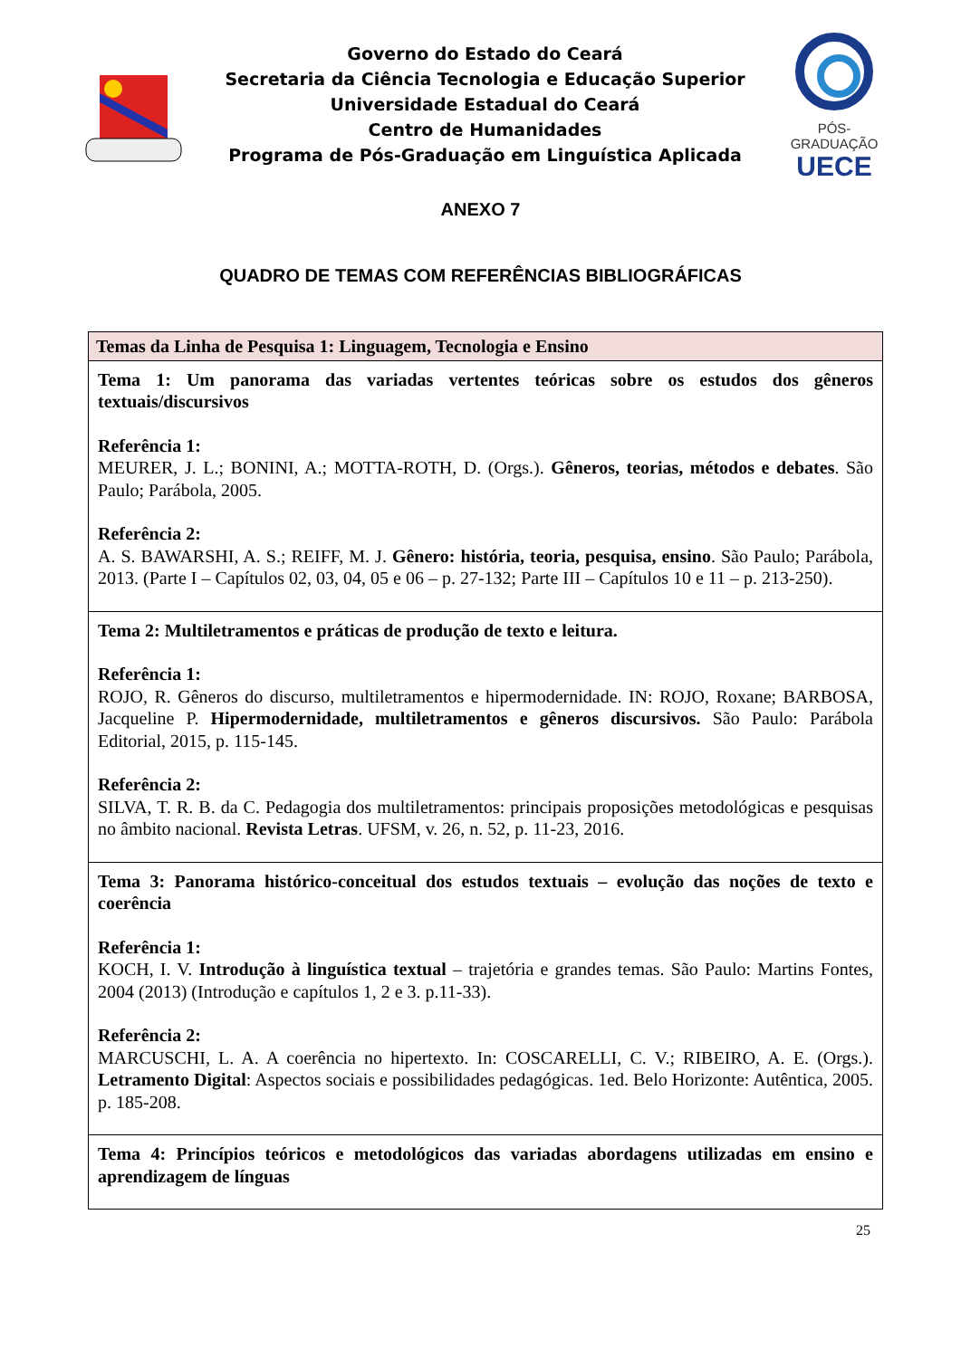Governo do Estado do Ceará
Secretaria da Ciência Tecnologia e Educação Superior
Universidade Estadual do Ceará
Centro de Humanidades
Programa de Pós-Graduação em Linguística Aplicada
PÓS-GRADUAÇÃO
UECE
ANEXO 7
QUADRO DE TEMAS COM REFERÊNCIAS BIBLIOGRÁFICAS
| Temas da Linha de Pesquisa 1: Linguagem, Tecnologia e Ensino |
| Tema 1: Um panorama das variadas vertentes teóricas sobre os estudos dos gêneros textuais/discursivos Referência 1: MEURER, J. L.; BONINI, A.; MOTTA-ROTH, D. (Orgs.). Gêneros, teorias, métodos e debates . São Paulo; Parábola, 2005. Referência 2: A. S. BAWARSHI, A. S.; REIFF, M. J. Gênero: história, teoria, pesquisa, ensino . São Paulo; Parábola, 2013. (Parte I – Capítulos 02, 03, 04, 05 e 06 – p. 27-132; Parte III – Capítulos 10 e 11 – p. 213-250). |
| Tema 2: Multiletramentos e práticas de produção de texto e leitura. Referência 1: ROJO, R. Gêneros do discurso, multiletramentos e hipermodernidade. IN: ROJO, Roxane; BARBOSA, Jacqueline P. Hipermodernidade, multiletramentos e gêneros discursivos. São Paulo: Parábola Editorial, 2015, p. 115-145. Referência 2: SILVA, T. R. B. da C. Pedagogia dos multiletramentos: principais proposições metodológicas e pesquisas no âmbito nacional. Revista Letras . UFSM, v. 26, n. 52, p. 11-23, 2016. |
| Tema 3: Panorama histórico-conceitual dos estudos textuais – evolução das noções de texto e coerência Referência 1: KOCH, I. V. Introdução à linguística textual – trajetória e grandes temas. São Paulo: Martins Fontes, 2004 (2013) (Introdução e capítulos 1, 2 e 3. p.11-33). Referência 2: MARCUSCHI, L. A. A coerência no hipertexto. In: COSCARELLI, C. V.; RIBEIRO, A. E. (Orgs.). Letramento Digital : Aspectos sociais e possibilidades pedagógicas. 1ed. Belo Horizonte: Autêntica, 2005. p. 185-208. |
| Tema 4: Princípios teóricos e metodológicos das variadas abordagens utilizadas em ensino e aprendizagem de línguas |
25